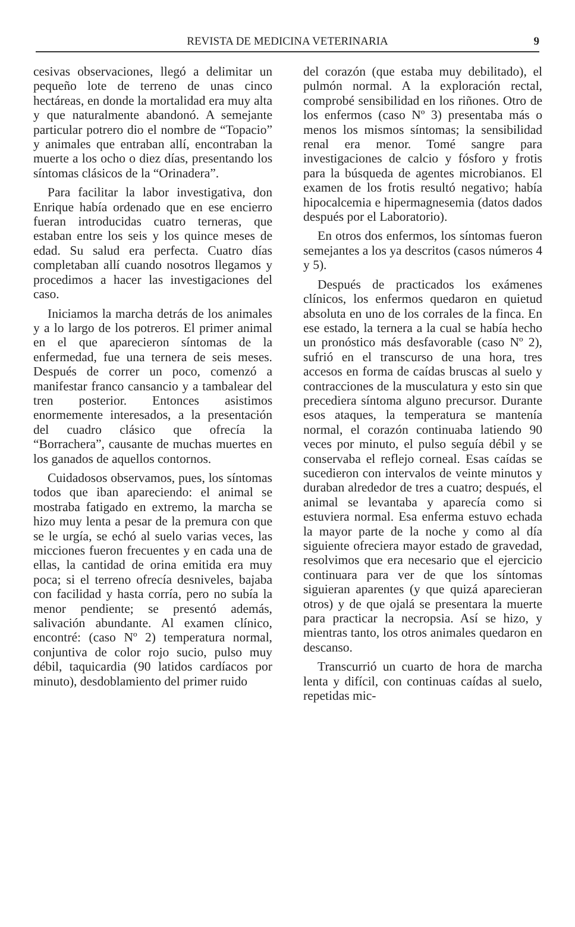REVISTA DE MEDICINA VETERINARIA 9
cesivas observaciones, llegó a delimitar un pequeño lote de terreno de unas cinco hectáreas, en donde la mortalidad era muy alta y que naturalmente abandonó. A semejante particular potrero dio el nombre de “Topacio” y animales que entraban allí, encontraban la muerte a los ocho o diez días, presentando los síntomas clásicos de la “Orinadera”.
Para facilitar la labor investigativa, don Enrique había ordenado que en ese encierro fueran introducidas cuatro terneras, que estaban entre los seis y los quince meses de edad. Su salud era perfecta. Cuatro días completaban allí cuando nosotros llegamos y procedimos a hacer las investigaciones del caso.
Iniciamos la marcha detrás de los animales y a lo largo de los potreros. El primer animal en el que aparecieron síntomas de la enfermedad, fue una ternera de seis meses. Después de correr un poco, comenzó a manifestar franco cansancio y a tambalear del tren posterior. Entonces asistimos enormemente interesados, a la presentación del cuadro clásico que ofrecía la “Borrachera”, causante de muchas muertes en los ganados de aquellos contornos.
Cuidadosos observamos, pues, los síntomas todos que iban apareciendo: el animal se mostraba fatigado en extremo, la marcha se hizo muy lenta a pesar de la premura con que se le urgía, se echó al suelo varias veces, las micciones fueron frecuentes y en cada una de ellas, la cantidad de orina emitida era muy poca; si el terreno ofrecía desniveles, bajaba con facilidad y hasta corría, pero no subía la menor pendiente; se presentó además, salivación abundante. Al examen clínico, encontré: (caso Nº 2) temperatura normal, conjuntiva de color rojo sucio, pulso muy débil, taquicardia (90 latidos cardíacos por minuto), desdoblamiento del primer ruido
del corazón (que estaba muy debilitado), el pulmón normal. A la exploración rectal, comprobé sensibilidad en los riñones. Otro de los enfermos (caso Nº 3) presentaba más o menos los mismos síntomas; la sensibilidad renal era menor. Tomé sangre para investigaciones de calcio y fósforo y frotis para la búsqueda de agentes microbianos. El examen de los frotis resultó negativo; había hipocalcemia e hipermagnesemia (datos dados después por el Laboratorio).
En otros dos enfermos, los síntomas fueron semejantes a los ya descritos (casos números 4 y 5).
Después de practicados los exámenes clínicos, los enfermos quedaron en quietud absoluta en uno de los corrales de la finca. En ese estado, la ternera a la cual se había hecho un pronóstico más desfavorable (caso Nº 2), sufrió en el transcurso de una hora, tres accesos en forma de caídas bruscas al suelo y contracciones de la musculatura y esto sin que precediera síntoma alguno precursor. Durante esos ataques, la temperatura se mantenía normal, el corazón continuaba latiendo 90 veces por minuto, el pulso seguía débil y se conservaba el reflejo corneal. Esas caídas se sucedieron con intervalos de veinte minutos y duraban alrededor de tres a cuatro; después, el animal se levantaba y aparecía como si estuviera normal. Esa enferma estuvo echada la mayor parte de la noche y como al día siguiente ofreciera mayor estado de gravedad, resolvimos que era necesario que el ejercicio continuara para ver de que los síntomas siguieran aparentes (y que quizá aparecieran otros) y de que ojalá se presentara la muerte para practicar la necropsia. Así se hizo, y mientras tanto, los otros animales quedaron en descanso.
Transcurrió un cuarto de hora de marcha lenta y difícil, con continuas caídas al suelo, repetidas mic-